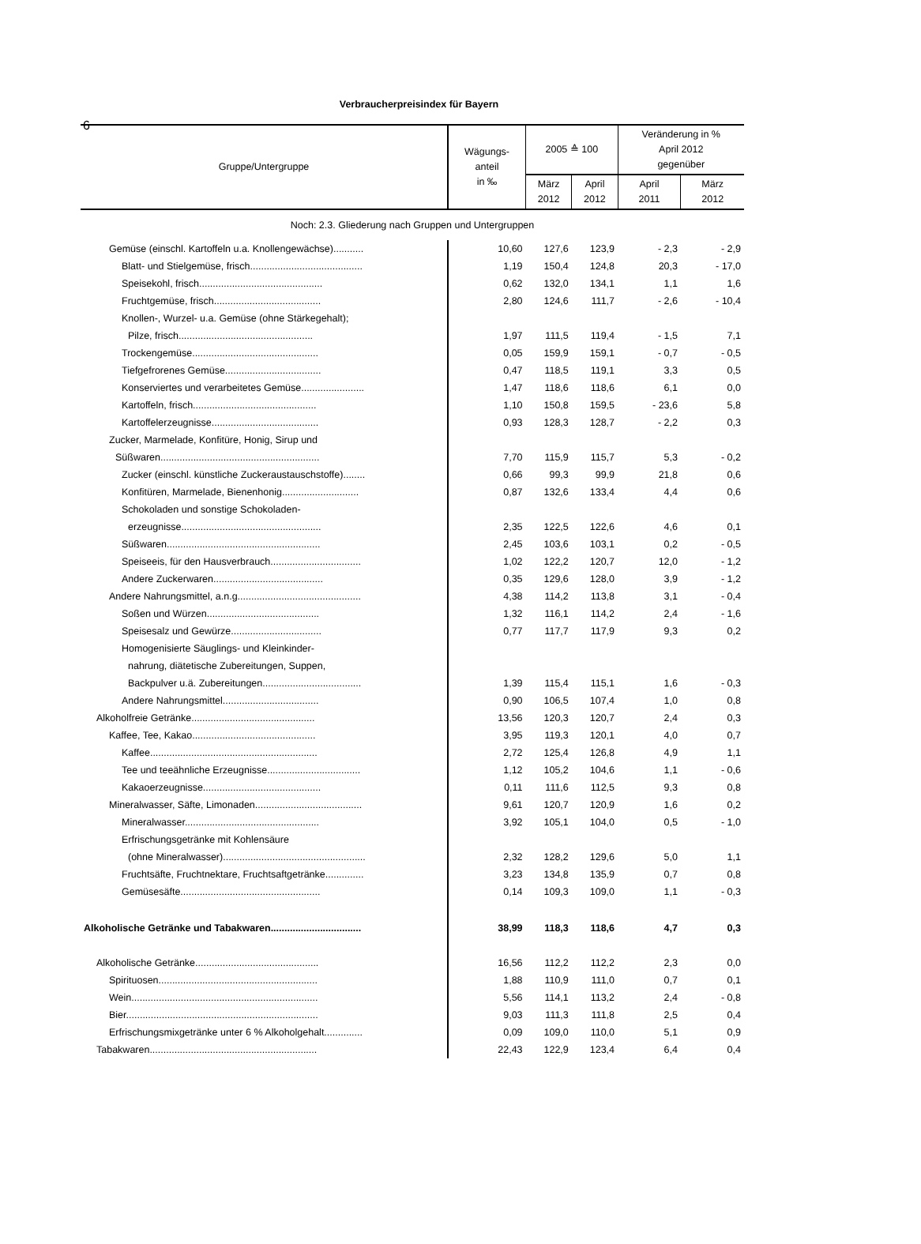6
Verbraucherpreisindex für Bayern
| Gruppe/Untergruppe | Wägungs- anteil in ‰ | 2005 ≙ 100 | | Veränderung in % April 2012 gegenüber | |
| --- | --- | --- | --- | --- | --- |
| | | März 2012 | April 2012 | April 2011 | März 2012 |
| Noch: 2.3. Gliederung nach Gruppen und Untergruppen | | | | | |
| Gemüse (einschl. Kartoffeln u.a. Knollengewächse)........... | 10,60 | 127,6 | 123,9 | - 2,3 | - 2,9 |
| Blatt- und Stielgemüse, frisch......................................... | 1,19 | 150,4 | 124,8 | 20,3 | - 17,0 |
| Speisekohl, frisch............................................. | 0,62 | 132,0 | 134,1 | 1,1 | 1,6 |
| Fruchtgemüse, frisch....................................... | 2,80 | 124,6 | 111,7 | - 2,6 | - 10,4 |
| Knollen-, Wurzel- u.a. Gemüse (ohne Stärkegehalt); | | | | | |
| Pilze, frisch................................................. | 1,97 | 111,5 | 119,4 | - 1,5 | 7,1 |
| Trockengemüse.............................................. | 0,05 | 159,9 | 159,1 | - 0,7 | - 0,5 |
| Tiefgefrorenes Gemüse................................... | 0,47 | 118,5 | 119,1 | 3,3 | 0,5 |
| Konserviertes und verarbeitetes Gemüse....................... | 1,47 | 118,6 | 118,6 | 6,1 | 0,0 |
| Kartoffeln, frisch............................................. | 1,10 | 150,8 | 159,5 | - 23,6 | 5,8 |
| Kartoffelerzeugnisse....................................... | 0,93 | 128,3 | 128,7 | - 2,2 | 0,3 |
| Zucker, Marmelade, Konfitüre, Honig, Sirup und | | | | | |
| Süßwaren.......................................................... | 7,70 | 115,9 | 115,7 | 5,3 | - 0,2 |
| Zucker (einschl. künstliche Zuckeraustauschstoffe)........ | 0,66 | 99,3 | 99,9 | 21,8 | 0,6 |
| Konfitüren, Marmelade, Bienenhonig............................ | 0,87 | 132,6 | 133,4 | 4,4 | 0,6 |
| Schokoladen und sonstige Schokoladen- | | | | | |
| erzeugnisse................................................... | 2,35 | 122,5 | 122,6 | 4,6 | 0,1 |
| Süßwaren........................................................ | 2,45 | 103,6 | 103,1 | 0,2 | - 0,5 |
| Speiseeis, für den Hausverbrauch................................. | 1,02 | 122,2 | 120,7 | 12,0 | - 1,2 |
| Andere Zuckerwaren........................................ | 0,35 | 129,6 | 128,0 | 3,9 | - 1,2 |
| Andere Nahrungsmittel, a.n.g............................................. | 4,38 | 114,2 | 113,8 | 3,1 | - 0,4 |
| Soßen und Würzen......................................... | 1,32 | 116,1 | 114,2 | 2,4 | - 1,6 |
| Speisesalz und Gewürze................................. | 0,77 | 117,7 | 117,9 | 9,3 | 0,2 |
| Homogenisierte Säuglings- und Kleinkinder- | | | | | |
| nahrung, diätetische Zubereitungen, Suppen, | | | | | |
| Backpulver u.ä. Zubereitungen.................................... | 1,39 | 115,4 | 115,1 | 1,6 | - 0,3 |
| Andere Nahrungsmittel................................... | 0,90 | 106,5 | 107,4 | 1,0 | 0,8 |
| Alkoholfreie Getränke............................................. | 13,56 | 120,3 | 120,7 | 2,4 | 0,3 |
| Kaffee, Tee, Kakao............................................. | 3,95 | 119,3 | 120,1 | 4,0 | 0,7 |
| Kaffee............................................................. | 2,72 | 125,4 | 126,8 | 4,9 | 1,1 |
| Tee und teeähnliche Erzeugnisse.................................. | 1,12 | 105,2 | 104,6 | 1,1 | - 0,6 |
| Kakaoerzeugnisse........................................... | 0,11 | 111,6 | 112,5 | 9,3 | 0,8 |
| Mineralwasser, Säfte, Limonaden....................................... | 9,61 | 120,7 | 120,9 | 1,6 | 0,2 |
| Mineralwasser................................................. | 3,92 | 105,1 | 104,0 | 0,5 | - 1,0 |
| Erfrischungsgetränke mit Kohlensäure | | | | | |
| (ohne Mineralwasser).................................................... | 2,32 | 128,2 | 129,6 | 5,0 | 1,1 |
| Fruchtsäfte, Fruchtnektare, Fruchtsaftgetränke.............. | 3,23 | 134,8 | 135,9 | 0,7 | 0,8 |
| Gemüsesäfte................................................... | 0,14 | 109,3 | 109,0 | 1,1 | - 0,3 |
| Alkoholische Getränke und Tabakwaren................................. | 38,99 | 118,3 | 118,6 | 4,7 | 0,3 |
| Alkoholische Getränke............................................. | 16,56 | 112,2 | 112,2 | 2,3 | 0,0 |
| Spirituosen.......................................................... | 1,88 | 110,9 | 111,0 | 0,7 | 0,1 |
| Wein.................................................................... | 5,56 | 114,1 | 113,2 | 2,4 | - 0,8 |
| Bier...................................................................... | 9,03 | 111,3 | 111,8 | 2,5 | 0,4 |
| Erfrischungsmixgetränke unter 6 % Alkoholgehalt.............. | 0,09 | 109,0 | 110,0 | 5,1 | 0,9 |
| Tabakwaren............................................................. | 22,43 | 122,9 | 123,4 | 6,4 | 0,4 |